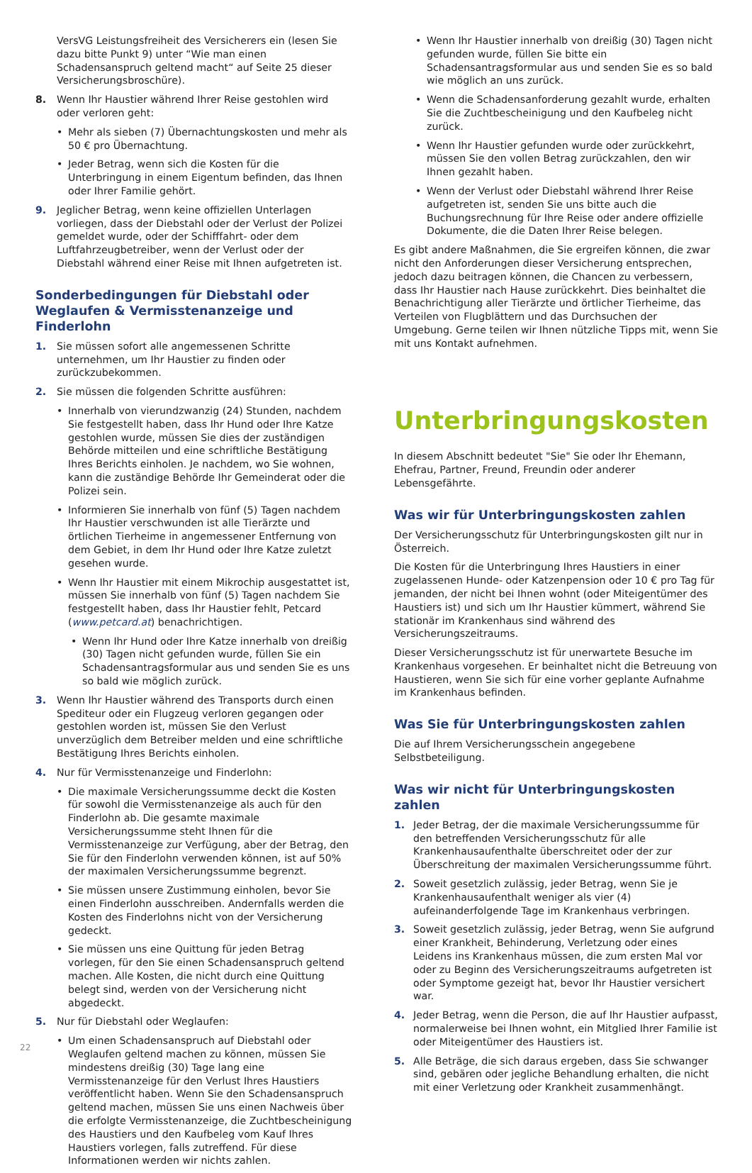VersVG Leistungsfreiheit des Versicherers ein (lesen Sie dazu bitte Punkt 9) unter “Wie man einen Schadensanspruch geltend macht“ auf Seite 25 dieser Versicherungsbroschüre).
8. Wenn Ihr Haustier während Ihrer Reise gestohlen wird oder verloren geht:
• Mehr als sieben (7) Übernachtungskosten und mehr als 50 € pro Übernachtung.
• Jeder Betrag, wenn sich die Kosten für die Unterbringung in einem Eigentum befinden, das Ihnen oder Ihrer Familie gehört.
9. Jeglicher Betrag, wenn keine offiziellen Unterlagen vorliegen, dass der Diebstahl oder der Verlust der Polizei gemeldet wurde, oder der Schifffahrt- oder dem Luftfahrzeugbetreiber, wenn der Verlust oder der Diebstahl während einer Reise mit Ihnen aufgetreten ist.
Sonderbedingungen für Diebstahl oder Weglaufen & Vermisstenanzeige und Finderlohn
1. Sie müssen sofort alle angemessenen Schritte unternehmen, um Ihr Haustier zu finden oder zurückzubekommen.
2. Sie müssen die folgenden Schritte ausführen:
• Innerhalb von vierundzwanzig (24) Stunden, nachdem Sie festgestellt haben, dass Ihr Hund oder Ihre Katze gestohlen wurde, müssen Sie dies der zuständigen Behörde mitteilen und eine schriftliche Bestätigung Ihres Berichts einholen. Je nachdem, wo Sie wohnen, kann die zuständige Behörde Ihr Gemeinderat oder die Polizei sein.
• Informieren Sie innerhalb von fünf (5) Tagen nachdem Ihr Haustier verschwunden ist alle Tierärzte und örtlichen Tierheime in angemessener Entfernung von dem Gebiet, in dem Ihr Hund oder Ihre Katze zuletzt gesehen wurde.
• Wenn Ihr Haustier mit einem Mikrochip ausgestattet ist, müssen Sie innerhalb von fünf (5) Tagen nachdem Sie festgestellt haben, dass Ihr Haustier fehlt, Petcard (www.petcard.at) benachrichtigen.
• Wenn Ihr Hund oder Ihre Katze innerhalb von dreißig (30) Tagen nicht gefunden wurde, füllen Sie ein Schadensantragsformular aus und senden Sie es uns so bald wie möglich zurück.
3. Wenn Ihr Haustier während des Transports durch einen Spediteur oder ein Flugzeug verloren gegangen oder gestohlen worden ist, müssen Sie den Verlust unverzüglich dem Betreiber melden und eine schriftliche Bestätigung Ihres Berichts einholen.
4. Nur für Vermisstenanzeige und Finderlohn:
• Die maximale Versicherungssumme deckt die Kosten für sowohl die Vermisstenanzeige als auch für den Finderlohn ab. Die gesamte maximale Versicherungssumme steht Ihnen für die Vermisstenanzeige zur Verfügung, aber der Betrag, den Sie für den Finderlohn verwenden können, ist auf 50% der maximalen Versicherungssumme begrenzt.
• Sie müssen unsere Zustimmung einholen, bevor Sie einen Finderlohn ausschreiben. Andernfalls werden die Kosten des Finderlohns nicht von der Versicherung gedeckt.
• Sie müssen uns eine Quittung für jeden Betrag vorlegen, für den Sie einen Schadensanspruch geltend machen. Alle Kosten, die nicht durch eine Quittung belegt sind, werden von der Versicherung nicht abgedeckt.
5. Nur für Diebstahl oder Weglaufen:
• Um einen Schadensanspruch auf Diebstahl oder Weglaufen geltend machen zu können, müssen Sie mindestens dreißig (30) Tage lang eine Vermisstenanzeige für den Verlust Ihres Haustiers veröffentlicht haben. Wenn Sie den Schadensanspruch geltend machen, müssen Sie uns einen Nachweis über die erfolgte Vermisstenanzeige, die Zuchtbescheinigung des Haustiers und den Kaufbeleg vom Kauf Ihres Haustiers vorlegen, falls zutreffend. Für diese Informationen werden wir nichts zahlen.
• Wenn Ihr Haustier innerhalb von dreißig (30) Tagen nicht gefunden wurde, füllen Sie bitte ein Schadensantragsformular aus und senden Sie es so bald wie möglich an uns zurück.
• Wenn die Schadensanforderung gezahlt wurde, erhalten Sie die Zuchtbescheinigung und den Kaufbeleg nicht zurück.
• Wenn Ihr Haustier gefunden wurde oder zurückkehrt, müssen Sie den vollen Betrag zurückzahlen, den wir Ihnen gezahlt haben.
• Wenn der Verlust oder Diebstahl während Ihrer Reise aufgetreten ist, senden Sie uns bitte auch die Buchungsrechnung für Ihre Reise oder andere offizielle Dokumente, die die Daten Ihrer Reise belegen.
Es gibt andere Maßnahmen, die Sie ergreifen können, die zwar nicht den Anforderungen dieser Versicherung entsprechen, jedoch dazu beitragen können, die Chancen zu verbessern, dass Ihr Haustier nach Hause zurückkehrt. Dies beinhaltet die Benachrichtigung aller Tierärzte und örtlicher Tierheime, das Verteilen von Flugblättern und das Durchsuchen der Umgebung. Gerne teilen wir Ihnen nützliche Tipps mit, wenn Sie mit uns Kontakt aufnehmen.
Unterbringungskosten
In diesem Abschnitt bedeutet "Sie" Sie oder Ihr Ehemann, Ehefrau, Partner, Freund, Freundin oder anderer Lebensgefährte.
Was wir für Unterbringungskosten zahlen
Der Versicherungsschutz für Unterbringungskosten gilt nur in Österreich.
Die Kosten für die Unterbringung Ihres Haustiers in einer zugelassenen Hunde- oder Katzenpension oder 10 € pro Tag für jemanden, der nicht bei Ihnen wohnt (oder Miteigentümer des Haustiers ist) und sich um Ihr Haustier kümmert, während Sie stationär im Krankenhaus sind während des Versicherungszeitraums.
Dieser Versicherungsschutz ist für unerwartete Besuche im Krankenhaus vorgesehen. Er beinhaltet nicht die Betreuung von Haustieren, wenn Sie sich für eine vorher geplante Aufnahme im Krankenhaus befinden.
Was Sie für Unterbringungskosten zahlen
Die auf Ihrem Versicherungsschein angegebene Selbstbeteiligung.
Was wir nicht für Unterbringungskosten zahlen
1. Jeder Betrag, der die maximale Versicherungssumme für den betreffenden Versicherungsschutz für alle Krankenhausaufenthalte überschreitet oder der zur Überschreitung der maximalen Versicherungssumme führt.
2. Soweit gesetzlich zulässig, jeder Betrag, wenn Sie je Krankenhausaufenthalt weniger als vier (4) aufeinanderfolgende Tage im Krankenhaus verbringen.
3. Soweit gesetzlich zulässig, jeder Betrag, wenn Sie aufgrund einer Krankheit, Behinderung, Verletzung oder eines Leidens ins Krankenhaus müssen, die zum ersten Mal vor oder zu Beginn des Versicherungszeitraums aufgetreten ist oder Symptome gezeigt hat, bevor Ihr Haustier versichert war.
4. Jeder Betrag, wenn die Person, die auf Ihr Haustier aufpasst, normalerweise bei Ihnen wohnt, ein Mitglied Ihrer Familie ist oder Miteigentümer des Haustiers ist.
5. Alle Beträge, die sich daraus ergeben, dass Sie schwanger sind, gebären oder jegliche Behandlung erhalten, die nicht mit einer Verletzung oder Krankheit zusammenhängt.
22